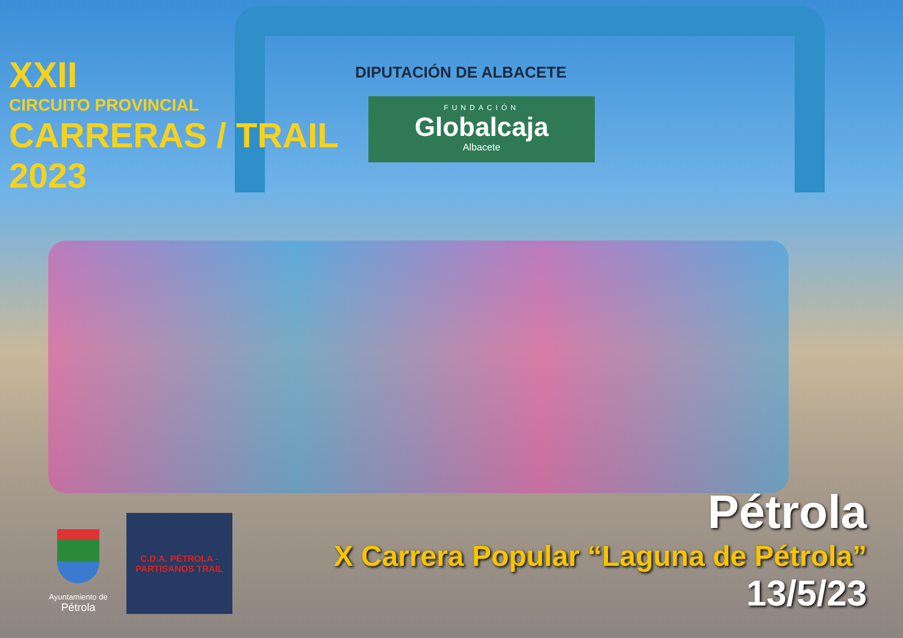DIPUTACIÓN DE ALBACETE
FUNDACIÓN
Globalcaja
Albacete
XXII
CIRCUITO PROVINCIAL
CARRERAS / TRAIL
2023
Ayuntamiento de
Pétrola
C.D.A. PÉTROLA - PARTISANOS TRAIL
Pétrola
X Carrera Popular “Laguna de Pétrola”
13/5/23